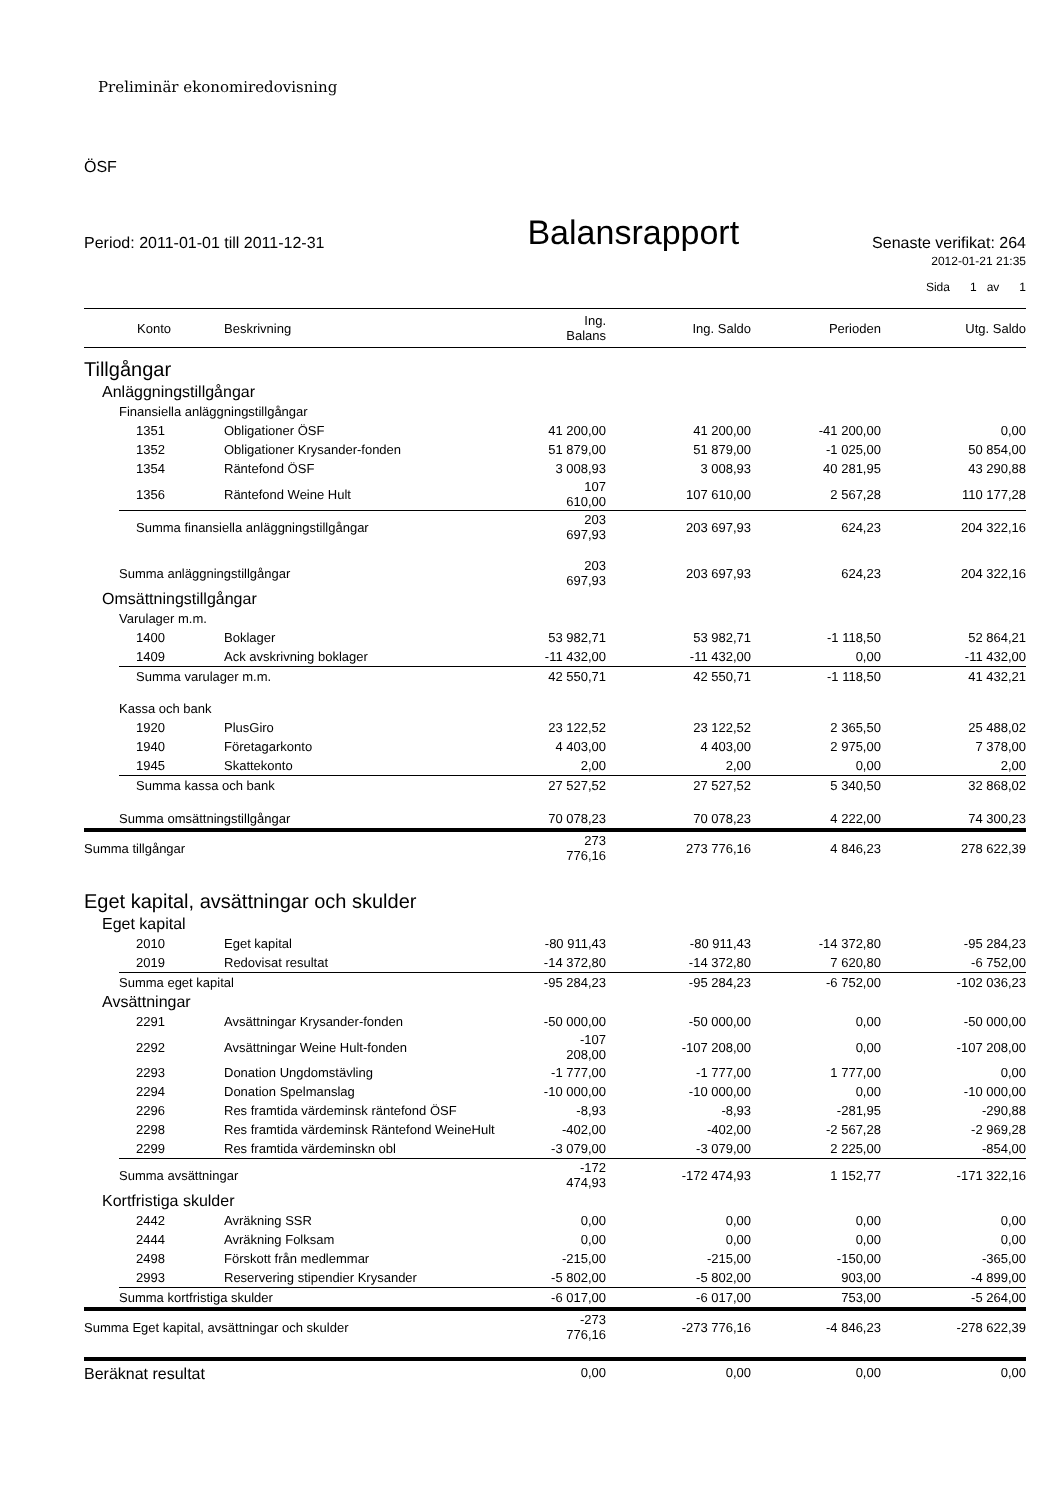Preliminär ekonomiredovisning
ÖSF
Period: 2011-01-01 till 2011-12-31
Balansrapport
Senaste verifikat: 264
2012-01-21 21:35
Sida 1 av 1
| | Konto | Beskrivning | Ing. Balans | Ing. Saldo | Perioden | Utg. Saldo |
| --- | --- | --- | --- | --- | --- | --- |
| Tillgångar | | | | | | |
| Anläggningstillgångar | | | | | | |
| Finansiella anläggningstillgångar | | | | | | |
| | 1351 | Obligationer ÖSF | 41 200,00 | 41 200,00 | -41 200,00 | 0,00 |
| | 1352 | Obligationer Krysander-fonden | 51 879,00 | 51 879,00 | -1 025,00 | 50 854,00 |
| | 1354 | Räntefond ÖSF | 3 008,93 | 3 008,93 | 40 281,95 | 43 290,88 |
| | 1356 | Räntefond Weine Hult | 107 610,00 | 107 610,00 | 2 567,28 | 110 177,28 |
| | Summa finansiella anläggningstillgångar | | 203 697,93 | 203 697,93 | 624,23 | 204 322,16 |
| Summa anläggningstillgångar | | | 203 697,93 | 203 697,93 | 624,23 | 204 322,16 |
| Omsättningstillgångar | | | | | | |
| Varulager m.m. | | | | | | |
| | 1400 | Boklager | 53 982,71 | 53 982,71 | -1 118,50 | 52 864,21 |
| | 1409 | Ack avskrivning boklager | -11 432,00 | -11 432,00 | 0,00 | -11 432,00 |
| | Summa varulager m.m. | | 42 550,71 | 42 550,71 | -1 118,50 | 41 432,21 |
| Kassa och bank | | | | | | |
| | 1920 | PlusGiro | 23 122,52 | 23 122,52 | 2 365,50 | 25 488,02 |
| | 1940 | Företagarkonto | 4 403,00 | 4 403,00 | 2 975,00 | 7 378,00 |
| | 1945 | Skattekonto | 2,00 | 2,00 | 0,00 | 2,00 |
| | Summa kassa och bank | | 27 527,52 | 27 527,52 | 5 340,50 | 32 868,02 |
| Summa omsättningstillgångar | | | 70 078,23 | 70 078,23 | 4 222,00 | 74 300,23 |
| Summa tillgångar | | | 273 776,16 | 273 776,16 | 4 846,23 | 278 622,39 |
| Eget kapital, avsättningar och skulder | | | | | | |
| Eget kapital | | | | | | |
| | 2010 | Eget kapital | -80 911,43 | -80 911,43 | -14 372,80 | -95 284,23 |
| | 2019 | Redovisat resultat | -14 372,80 | -14 372,80 | 7 620,80 | -6 752,00 |
| Summa eget kapital | | | -95 284,23 | -95 284,23 | -6 752,00 | -102 036,23 |
| Avsättningar | | | | | | |
| | 2291 | Avsättningar Krysander-fonden | -50 000,00 | -50 000,00 | 0,00 | -50 000,00 |
| | 2292 | Avsättningar Weine Hult-fonden | -107 208,00 | -107 208,00 | 0,00 | -107 208,00 |
| | 2293 | Donation Ungdomstävling | -1 777,00 | -1 777,00 | 1 777,00 | 0,00 |
| | 2294 | Donation Spelmanslag | -10 000,00 | -10 000,00 | 0,00 | -10 000,00 |
| | 2296 | Res framtida värdeminsk räntefond ÖSF | -8,93 | -8,93 | -281,95 | -290,88 |
| | 2298 | Res framtida värdeminsk Räntefond WeineHult | -402,00 | -402,00 | -2 567,28 | -2 969,28 |
| | 2299 | Res framtida värdeminskn obl | -3 079,00 | -3 079,00 | 2 225,00 | -854,00 |
| Summa avsättningar | | | -172 474,93 | -172 474,93 | 1 152,77 | -171 322,16 |
| Kortfristiga skulder | | | | | | |
| | 2442 | Avräkning SSR | 0,00 | 0,00 | 0,00 | 0,00 |
| | 2444 | Avräkning Folksam | 0,00 | 0,00 | 0,00 | 0,00 |
| | 2498 | Förskott från medlemmar | -215,00 | -215,00 | -150,00 | -365,00 |
| | 2993 | Reservering stipendier Krysander | -5 802,00 | -5 802,00 | 903,00 | -4 899,00 |
| Summa kortfristiga skulder | | | -6 017,00 | -6 017,00 | 753,00 | -5 264,00 |
| Summa Eget kapital, avsättningar och skulder | | | -273 776,16 | -273 776,16 | -4 846,23 | -278 622,39 |
| Beräknat resultat | | | 0,00 | 0,00 | 0,00 | 0,00 |